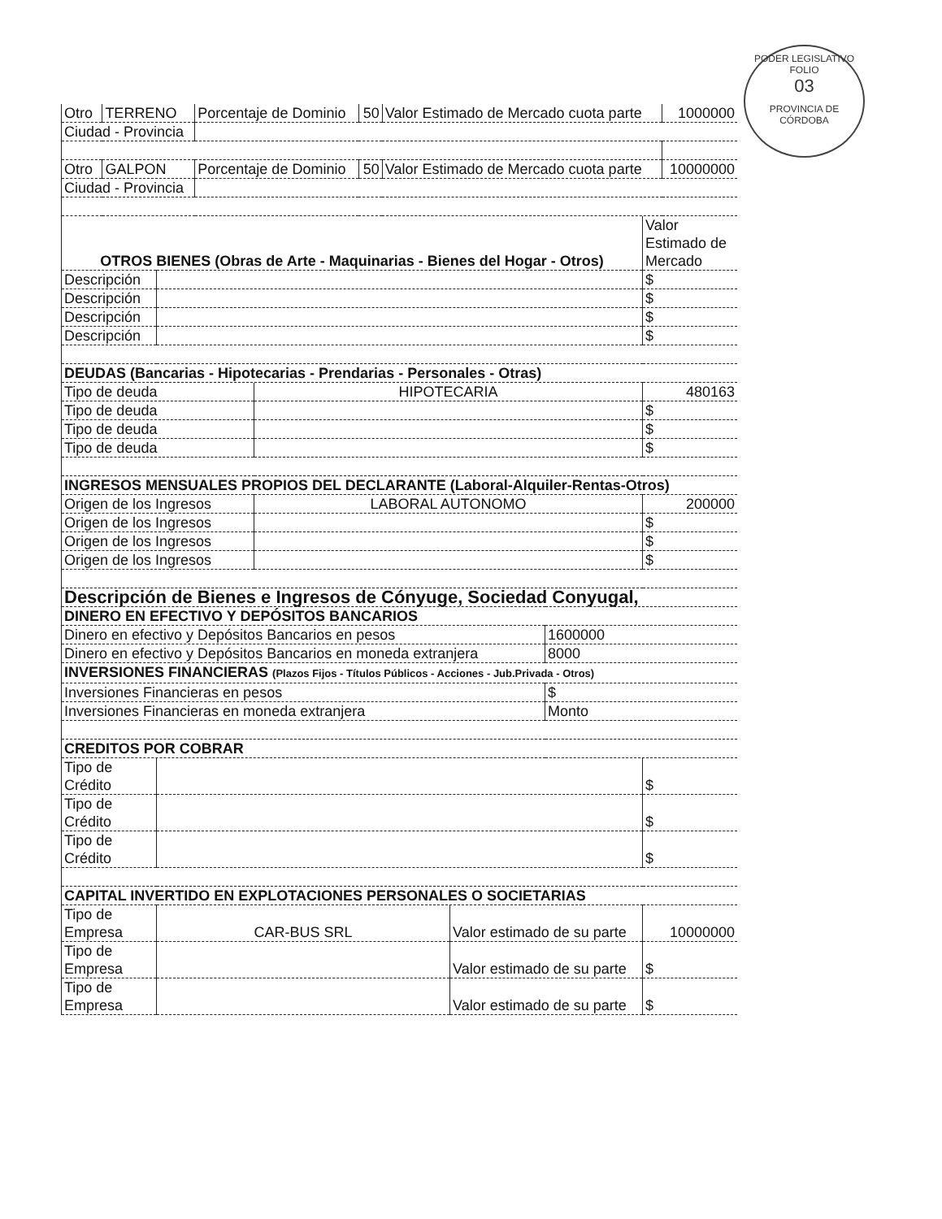PODER LEGISLATIVO
FOLIO
03
PROVINCIA DE CÓRDOBA
| Otro | TERRENO | Porcentaje de Dominio | 50 | Valor Estimado de Mercado cuota parte | 1000000 |
| Ciudad - Provincia | | | | | |
| Otro | GALPON | Porcentaje de Dominio | 50 | Valor Estimado de Mercado cuota parte | 10000000 |
| Ciudad - Provincia | | | | | |
| OTROS BIENES (Obras de Arte - Maquinarias - Bienes del Hogar - Otros) | | Valor Estimado de Mercado |
| Descripción | | $ |
| Descripción | | $ |
| Descripción | | $ |
| Descripción | | $ |
| DEUDAS (Bancarias - Hipotecarias - Prendarias - Personales - Otras) | | |
| Tipo de deuda | HIPOTECARIA | 480163 |
| Tipo de deuda | | $ |
| Tipo de deuda | | $ |
| Tipo de deuda | | $ |
| INGRESOS MENSUALES PROPIOS DEL DECLARANTE (Laboral-Alquiler-Rentas-Otros) | | |
| Origen de los Ingresos | LABORAL AUTONOMO | 200000 |
| Origen de los Ingresos | | $ |
| Origen de los Ingresos | | $ |
| Origen de los Ingresos | | $ |
| Descripción de Bienes e Ingresos de Cónyuge, Sociedad Conyugal, | |
| DINERO EN EFECTIVO Y DEPÓSITOS BANCARIOS | |
| Dinero en efectivo y Depósitos Bancarios en pesos | 1600000 |
| Dinero en efectivo y Depósitos Bancarios en moneda extranjera | 8000 |
| INVERSIONES FINANCIERAS (Plazos Fijos - Títulos Públicos - Acciones - Jub.Privada - Otros) | |
| Inversiones Financieras en pesos | $ |
| Inversiones Financieras en moneda extranjera | Monto |
| CREDITOS POR COBRAR | |
| Tipo de Crédito | | $ |
| Tipo de Crédito | | $ |
| Tipo de Crédito | | $ |
| CAPITAL INVERTIDO EN EXPLOTACIONES PERSONALES O SOCIETARIAS | | |
| Tipo de Empresa | CAR-BUS SRL | Valor estimado de su parte | 10000000 |
| Tipo de Empresa | | Valor estimado de su parte | $ |
| Tipo de Empresa | | Valor estimado de su parte | $ |